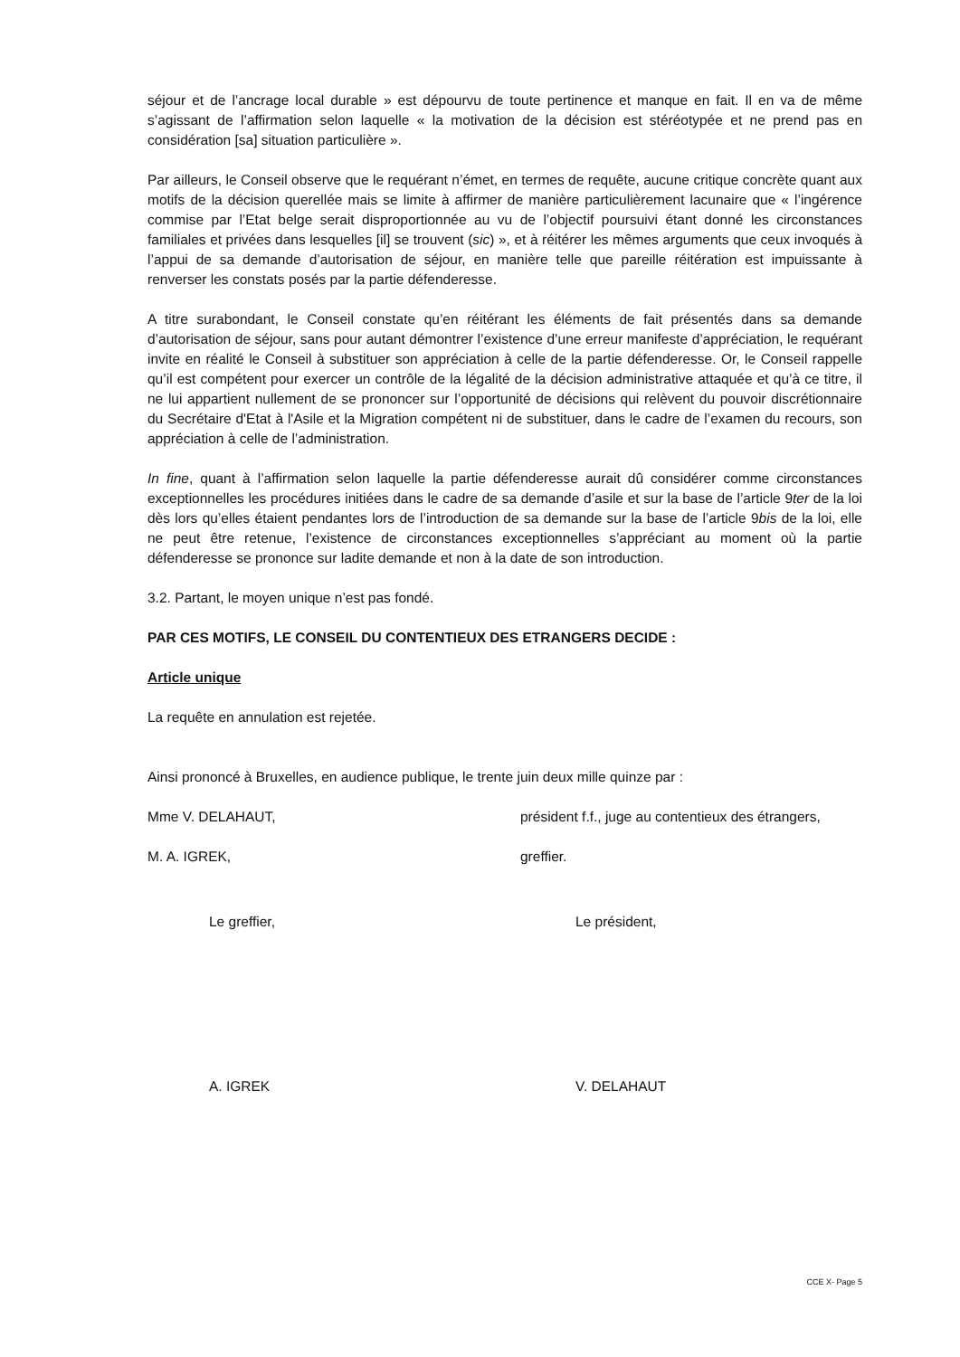séjour et de l’ancrage local durable » est dépourvu de toute pertinence et manque en fait. Il en va de même s’agissant de l’affirmation selon laquelle « la motivation de la décision est stéréotypée et ne prend pas en considération [sa] situation particulière ».
Par ailleurs, le Conseil observe que le requérant n’émet, en termes de requête, aucune critique concrète quant aux motifs de la décision querellée mais se limite à affirmer de manière particulièrement lacunaire que « l’ingérence commise par l’Etat belge serait disproportionnée au vu de l’objectif poursuivi étant donné les circonstances familiales et privées dans lesquelles [il] se trouvent (sic) », et à réitérer les mêmes arguments que ceux invoqués à l’appui de sa demande d’autorisation de séjour, en manière telle que pareille réitération est impuissante à renverser les constats posés par la partie défenderesse.
A titre surabondant, le Conseil constate qu’en réitérant les éléments de fait présentés dans sa demande d’autorisation de séjour, sans pour autant démontrer l’existence d’une erreur manifeste d’appréciation, le requérant invite en réalité le Conseil à substituer son appréciation à celle de la partie défenderesse. Or, le Conseil rappelle qu’il est compétent pour exercer un contrôle de la légalité de la décision administrative attaquée et qu’à ce titre, il ne lui appartient nullement de se prononcer sur l’opportunité de décisions qui relèvent du pouvoir discrétionnaire du Secrétaire d'Etat à l'Asile et la Migration compétent ni de substituer, dans le cadre de l’examen du recours, son appréciation à celle de l’administration.
In fine, quant à l’affirmation selon laquelle la partie défenderesse aurait dû considérer comme circonstances exceptionnelles les procédures initiées dans le cadre de sa demande d’asile et sur la base de l’article 9ter de la loi dès lors qu’elles étaient pendantes lors de l’introduction de sa demande sur la base de l’article 9bis de la loi, elle ne peut être retenue, l’existence de circonstances exceptionnelles s’appréciant au moment où la partie défenderesse se prononce sur ladite demande et non à la date de son introduction.
3.2. Partant, le moyen unique n’est pas fondé.
PAR CES MOTIFS, LE CONSEIL DU CONTENTIEUX DES ETRANGERS DECIDE :
Article unique
La requête en annulation est rejetée.
Ainsi prononcé à Bruxelles, en audience publique, le trente juin deux mille quinze par :
Mme V. DELAHAUT, président f.f., juge au contentieux des étrangers,
M. A. IGREK, greffier.
Le greffier, Le président,
A. IGREK V. DELAHAUT
CCE X- Page 5